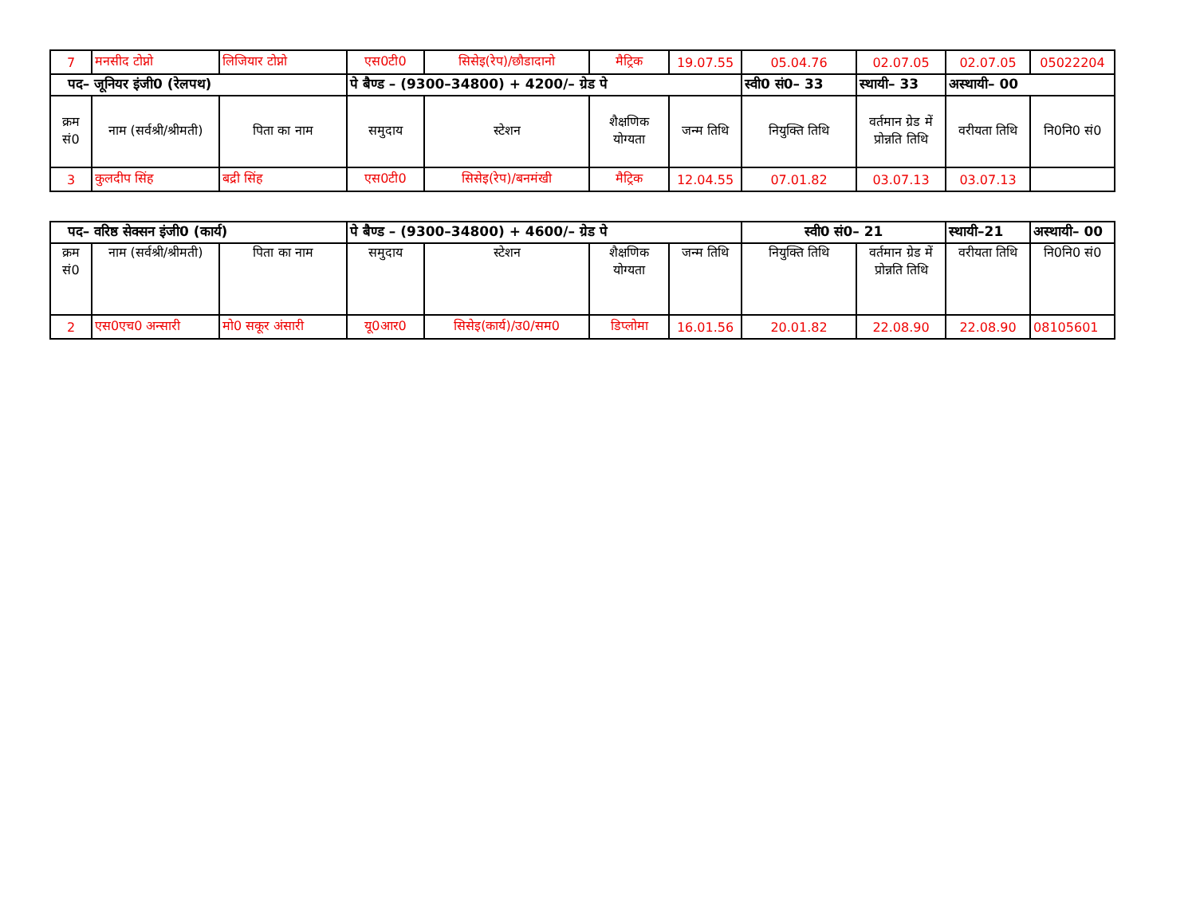| 7 | मनसीद टोप्नो | लिजियार टोप्नो | एस0टी0 | सिसेइ(रेप)/छौडादानो | मैट्रिक | 19.07.55 | 05.04.76 | 02.07.05 | 02.07.05 | 05022204 |
| पद– जूनियर इंजी0 (रेलपथ) | | | पे बैण्ड – (9300–34800) + 4200/– ग्रेड पे | | | | स्वी0 सं0– 33 | स्थायी– 33 | अस्थायी– 00 | |
| क्रम सं0 | नाम (सर्वश्री/श्रीमती) | पिता का नाम | समुदाय | स्टेशन | शैक्षणिक योग्यता | जन्म तिथि | नियुक्ति तिथि | वर्तमान ग्रेड में प्रोन्नति तिथि | वरीयता तिथि | नि0नि0 सं0 |
| 3 | कुलदीप सिंह | बद्री सिंह | एस0टी0 | सिसेइ(रेप)/बनमंखी | मैट्रिक | 12.04.55 | 07.01.82 | 03.07.13 | 03.07.13 | |
| पद– वरिष्ठ सेक्सन इंजी0 (कार्य) | | | पे बैण्ड – (9300–34800) + 4600/– ग्रेड पे | | | | स्वी0 सं0– 21 | | स्थायी–21 | अस्थायी– 00 |
| क्रम सं0 | नाम (सर्वश्री/श्रीमती) | पिता का नाम | समुदाय | स्टेशन | शैक्षणिक योग्यता | जन्म तिथि | नियुक्ति तिथि | वर्तमान ग्रेड में प्रोन्नति तिथि | वरीयता तिथि | नि0नि0 सं0 |
| 2 | एस0एच0 अन्सारी | मो0 सकूर अंसारी | यू0आर0 | सिसेइ(कार्य)/उ0/सम0 | डिप्लोमा | 16.01.56 | 20.01.82 | 22.08.90 | 22.08.90 | 08105601 |